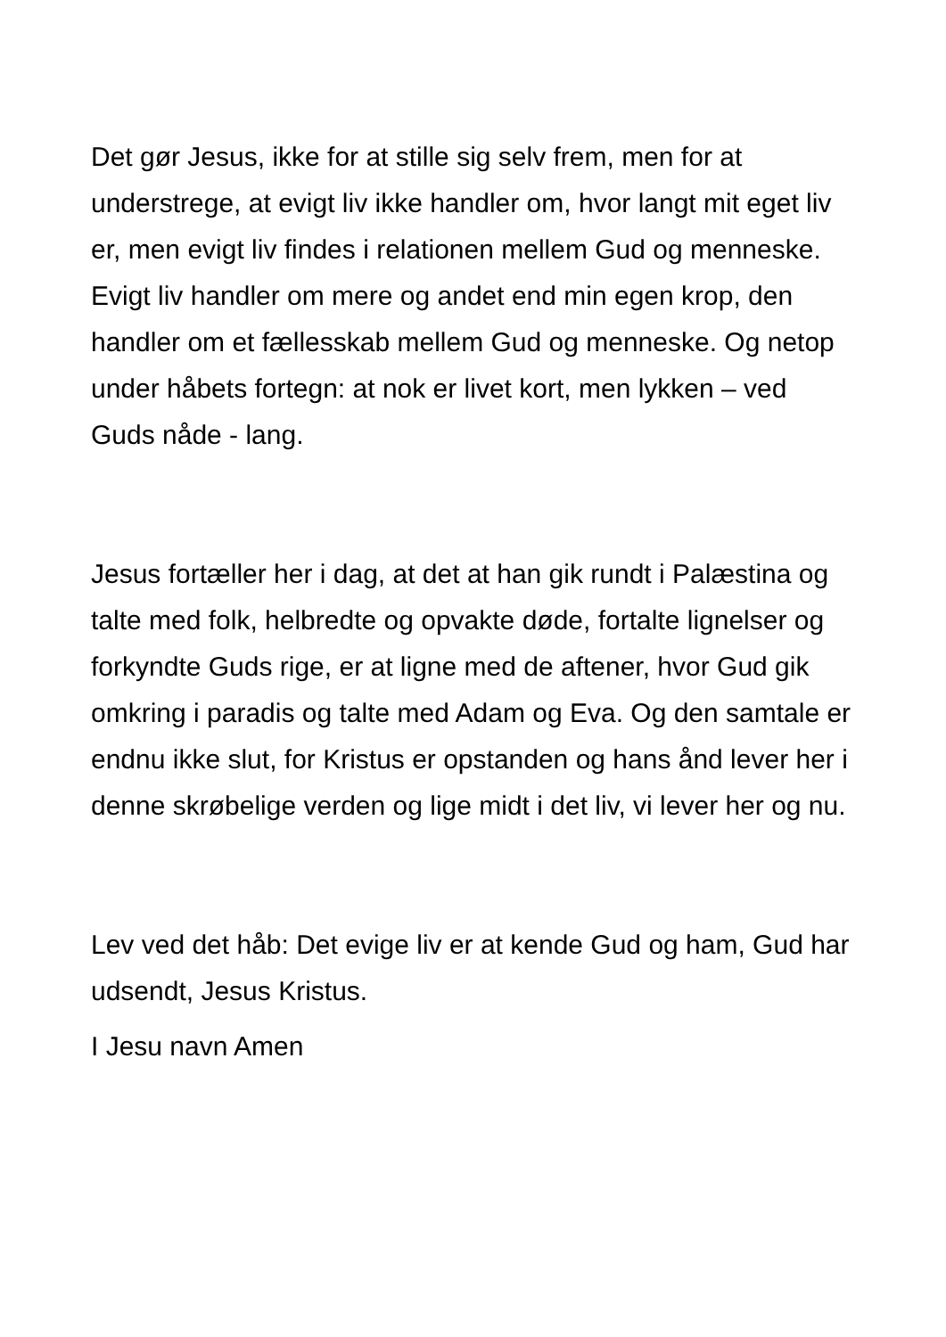Det gør Jesus, ikke for at stille sig selv frem, men for at understrege, at evigt liv ikke handler om, hvor langt mit eget liv er, men evigt liv findes i relationen mellem Gud og menneske. Evigt liv handler om mere og andet end min egen krop, den handler om et fællesskab mellem Gud og menneske. Og netop under håbets fortegn: at nok er livet kort, men lykken – ved Guds nåde - lang.
Jesus fortæller her i dag, at det at han gik rundt i Palæstina og talte med folk, helbredte og opvakte døde, fortalte lignelser og forkyndte Guds rige, er at ligne med de aftener, hvor Gud gik omkring i paradis og talte med Adam og Eva. Og den samtale er endnu ikke slut, for Kristus er opstanden og hans ånd lever her i denne skrøbelige verden og lige midt i det liv, vi lever her og nu.
Lev ved det håb: Det evige liv er at kende Gud og ham, Gud har udsendt, Jesus Kristus.
I Jesu navn Amen